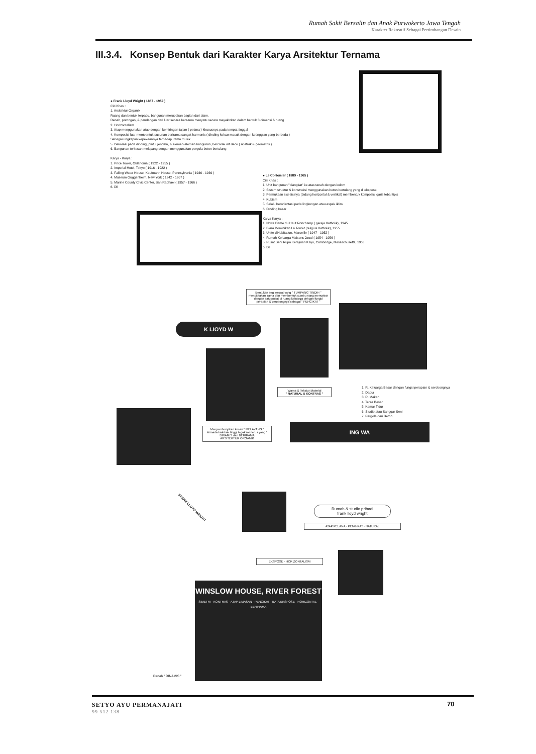Rumah Sakit Bersalin dan Anak Purwokerto Jawa Tengah
Karakter Rekreatif Sebagai Pertimbangan Desain
III.3.4. Konsep Bentuk dari Karakter Karya Arsitektur Ternama
● Frank Lloyd Wright ( 1867 - 1959 )
Ciri Khas :
1. Arsitektur Organik
Ruang dan bentuk terpadu, bangunan merupakan bagian dari alam.
Denah, potongan, & pandangan dari luar secara bersama menyatu secara meyakinkan dalam bentuk 3 dimensi & ruang
2. Horizontalism
3. Atap menggunakan atap dengan kemiringan tajam ( pelana ) khususnya pada tempat tinggal
4. Komposisi luar membentuk susunan berirama sangat harmonis ( dinding keluar masuk dengan ketinggian yang berbeda )
Sebagai ungkapan kepekaannya terhadap irama musik
5. Dekorasi pada dinding, pintu, jendela, & elemen-elemen bangunan, bercorak art deco ( abstrak & geometris )
6. Bangunan terkesan melayang dengan menggunakan pergola beton bertulang
Karya - Karya :
1. Price Tower, Oklahoma ( 1922 - 1955 )
2. Imperial Hotel, Tokyo ( 1916 - 1922 )
3. Falling Water House, Kaufmann House, Pennsylvania ( 1936 - 1939 )
4. Museum Guggenheim, New York ( 1942 - 1957 )
5. Marine County Civic Center, San Raphael ( 1957 - 1966 )
6. Dll
● Le Corbusier ( 1889 - 1965 )
Ciri Khas :
1. Unit bangunan "diangkat" ke atas tanah dengan kolom
2. Sistem struktur & konstruksi menggunakan beton bertulang yang di ekspose
3. Permukaan sisi-sisinya (bidang horizontal & vertikal) membentuk komposisi garis tebal tipis
4. Kubism
5. Selalu berorientasi pada lingkungan atau aspek iklim
6. Dinding kasar
Karya Karya :
1. Notre Dame du Haut Ronchamp ( gereja Katholik), 1945
2. Biara Dominikan La Touret (religius Katholik), 1955
3. Unite d'Habitation, Marseille ( 1947 - 1952 )
4. Rumah Keluarga Maisons Jaoul ( 1954 - 1956 )
5. Pusat Seni Rupa Kerajinan Kayu, Cambridge, Massachusetts, 1963
6. Dll
Bentukan segi empat yang " TUMPANG TINDIH " menciptakan irama dan membentuk sumbu yang menyebar dengan satu pusat di ruang keluarga dengan fungsi perapian & cerobongnya sebagai " PENGIKAT "
K LIOYD W
Warna & Tekstur Material
" NATURAL & KONTRAS "
1. R. Keluarga Besar dengan fungsi perapian & cerobongnya
2. Dapur
3. R. Makan
4. Teras Besar
5. Kamar Tidur
6. Studio atau Sanggar Seni
7. Pergola dari Beton
Menyembunyikan kesan " MELAYANG "
Armada bak-bak tinggi tegak menerus yang " DINAMIS dan BERIRAMA
ARSITEKTUR ORGANIK
ING WA
FRANK LLOYD WRIGHT
Rumah & studio pribadi
frank lloyd wright
ATAP PELANA · PENGIKAT · NATURAL
EKSPOSE · HORIZONTALISM
WINSLOW HOUSE, RIVER FOREST
SIMETRI · KONTRAS · ATAP LIMASAN · PENGIKAT · BATA EKSPOSE · HORIZONTAL · BERIRAMA
Denah " DINAMIS "
SETYO AYU PERMANAJATI
99 512 138
70